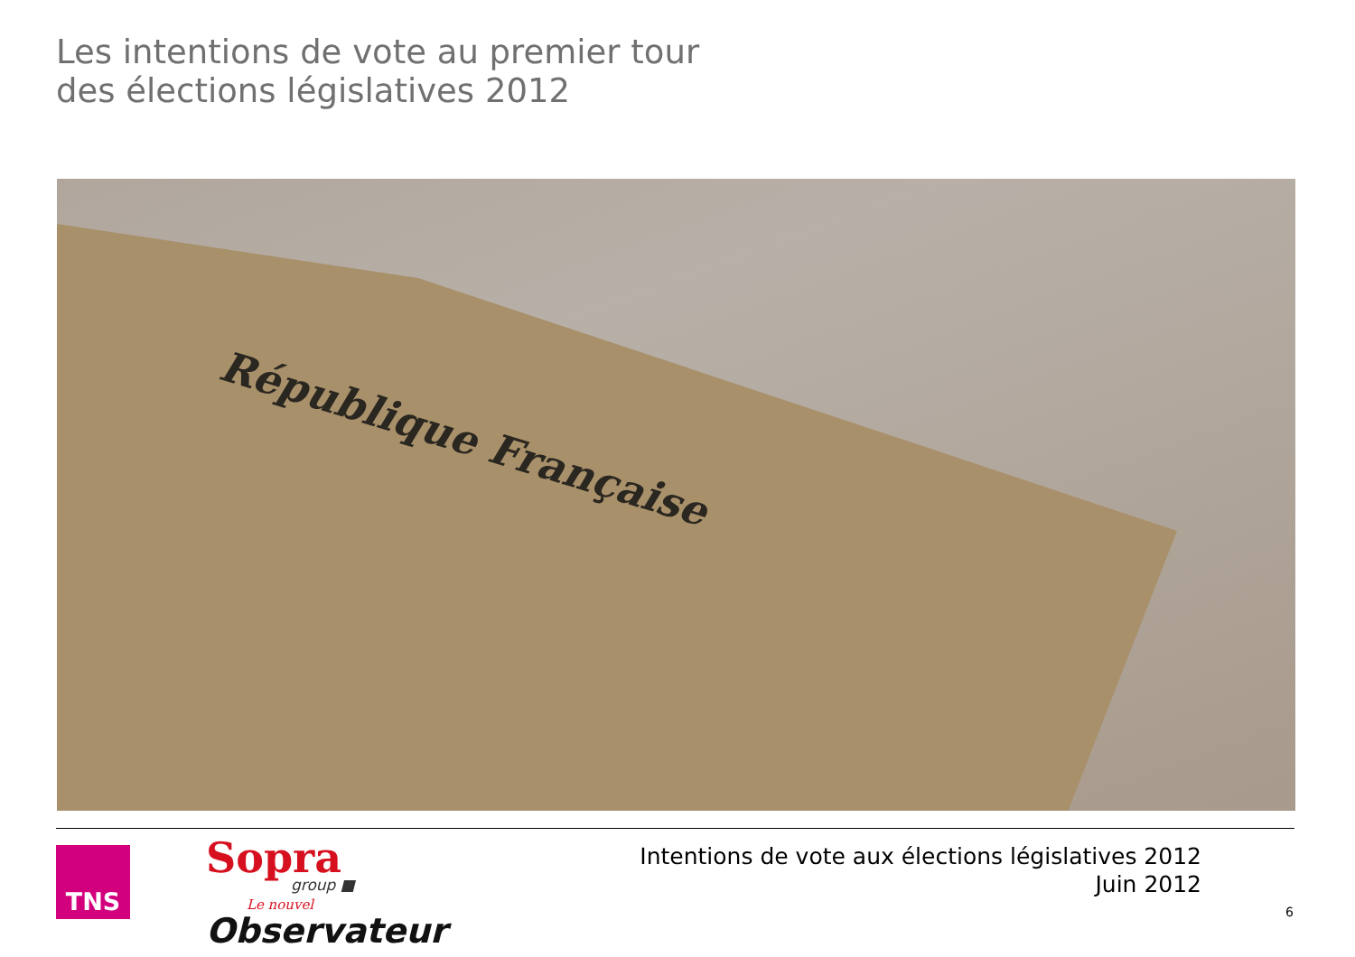Les intentions de vote au premier tour
des élections législatives 2012
République Française
TNS Sopra group ■
Le nouvel
Observateur
Intentions de vote aux élections législatives 2012
Juin 2012
6